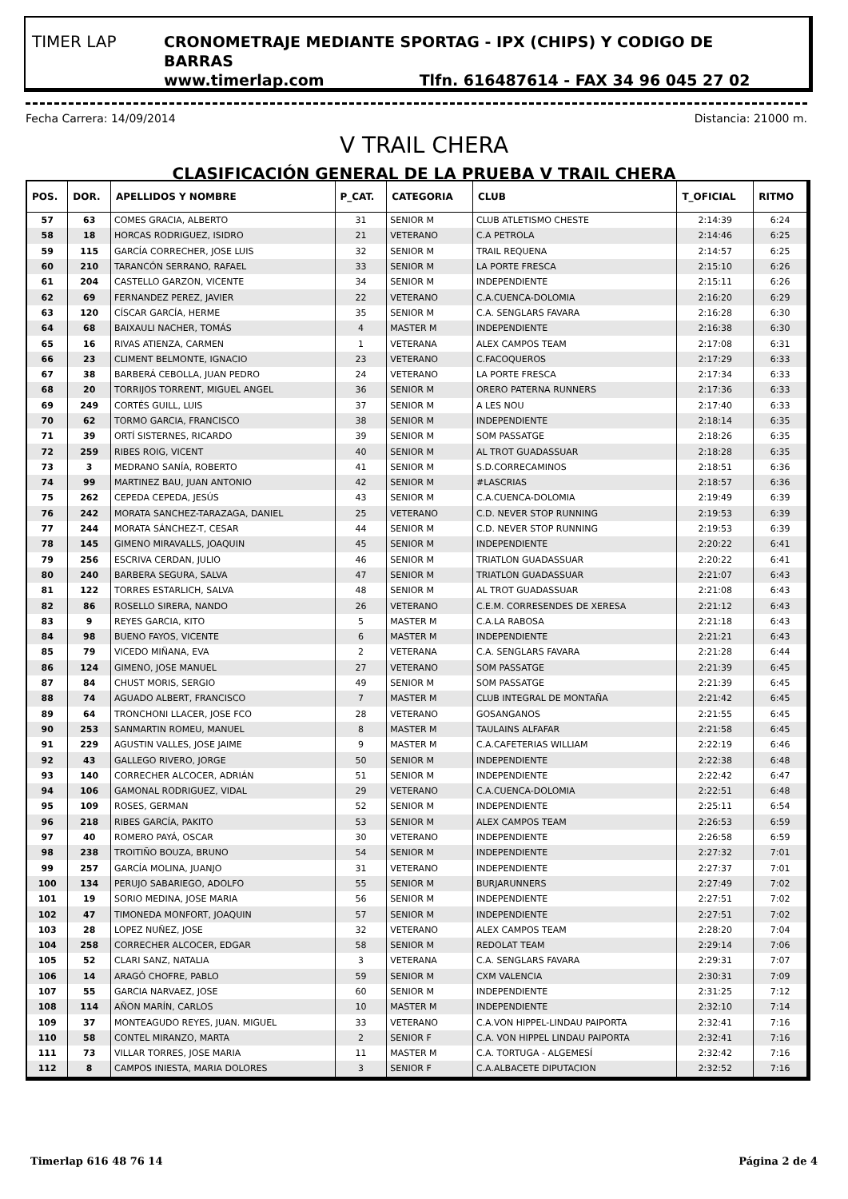TIMER LAP
CRONOMETRAJE MEDIANTE SPORTAG - IPX (CHIPS) Y CODIGO DE BARRAS
www.timerlap.com Tlfn. 616487614 - FAX 34 96 045 27 02
Fecha Carrera: 14/09/2014 Distancia: 21000 m.
V TRAIL CHERA
CLASIFICACIÓN GENERAL DE LA PRUEBA V TRAIL CHERA
| POS. | DOR. | APELLIDOS Y NOMBRE | P_CAT. | CATEGORIA | CLUB | T_OFICIAL | RITMO |
| --- | --- | --- | --- | --- | --- | --- | --- |
| 57 | 63 | COMES GRACIA, ALBERTO | 31 | SENIOR M | CLUB ATLETISMO CHESTE | 2:14:39 | 6:24 |
| 58 | 18 | HORCAS RODRIGUEZ, ISIDRO | 21 | VETERANO | C.A PETROLA | 2:14:46 | 6:25 |
| 59 | 115 | GARCÍA CORRECHER, JOSE LUIS | 32 | SENIOR M | TRAIL REQUENA | 2:14:57 | 6:25 |
| 60 | 210 | TARANCÓN SERRANO, RAFAEL | 33 | SENIOR M | LA PORTE FRESCA | 2:15:10 | 6:26 |
| 61 | 204 | CASTELLO GARZON, VICENTE | 34 | SENIOR M | INDEPENDIENTE | 2:15:11 | 6:26 |
| 62 | 69 | FERNANDEZ PEREZ, JAVIER | 22 | VETERANO | C.A.CUENCA-DOLOMIA | 2:16:20 | 6:29 |
| 63 | 120 | CÍSCAR GARCÍA, HERME | 35 | SENIOR M | C.A. SENGLARS FAVARA | 2:16:28 | 6:30 |
| 64 | 68 | BAIXAULI NACHER, TOMÁS | 4 | MASTER M | INDEPENDIENTE | 2:16:38 | 6:30 |
| 65 | 16 | RIVAS ATIENZA, CARMEN | 1 | VETERANA | ALEX CAMPOS TEAM | 2:17:08 | 6:31 |
| 66 | 23 | CLIMENT BELMONTE, IGNACIO | 23 | VETERANO | C.FACOQUEROS | 2:17:29 | 6:33 |
| 67 | 38 | BARBERÁ CEBOLLA, JUAN PEDRO | 24 | VETERANO | LA PORTE FRESCA | 2:17:34 | 6:33 |
| 68 | 20 | TORRIJOS TORRENT, MIGUEL ANGEL | 36 | SENIOR M | ORERO PATERNA RUNNERS | 2:17:36 | 6:33 |
| 69 | 249 | CORTÉS GUILL, LUIS | 37 | SENIOR M | A LES NOU | 2:17:40 | 6:33 |
| 70 | 62 | TORMO GARCIA, FRANCISCO | 38 | SENIOR M | INDEPENDIENTE | 2:18:14 | 6:35 |
| 71 | 39 | ORTÍ SISTERNES, RICARDO | 39 | SENIOR M | SOM PASSATGE | 2:18:26 | 6:35 |
| 72 | 259 | RIBES ROIG, VICENT | 40 | SENIOR M | AL TROT GUADASSUAR | 2:18:28 | 6:35 |
| 73 | 3 | MEDRANO SANÍA, ROBERTO | 41 | SENIOR M | S.D.CORRECAMINOS | 2:18:51 | 6:36 |
| 74 | 99 | MARTINEZ BAU, JUAN ANTONIO | 42 | SENIOR M | #LASCRIAS | 2:18:57 | 6:36 |
| 75 | 262 | CEPEDA CEPEDA, JESÚS | 43 | SENIOR M | C.A.CUENCA-DOLOMIA | 2:19:49 | 6:39 |
| 76 | 242 | MORATA SANCHEZ-TARAZAGA, DANIEL | 25 | VETERANO | C.D. NEVER STOP RUNNING | 2:19:53 | 6:39 |
| 77 | 244 | MORATA SÁNCHEZ-T, CESAR | 44 | SENIOR M | C.D. NEVER STOP RUNNING | 2:19:53 | 6:39 |
| 78 | 145 | GIMENO MIRAVALLS, JOAQUIN | 45 | SENIOR M | INDEPENDIENTE | 2:20:22 | 6:41 |
| 79 | 256 | ESCRIVA CERDAN, JULIO | 46 | SENIOR M | TRIATLON GUADASSUAR | 2:20:22 | 6:41 |
| 80 | 240 | BARBERA SEGURA, SALVA | 47 | SENIOR M | TRIATLON GUADASSUAR | 2:21:07 | 6:43 |
| 81 | 122 | TORRES ESTARLICH, SALVA | 48 | SENIOR M | AL TROT GUADASSUAR | 2:21:08 | 6:43 |
| 82 | 86 | ROSELLO SIRERA, NANDO | 26 | VETERANO | C.E.M. CORRESENDES DE XERESA | 2:21:12 | 6:43 |
| 83 | 9 | REYES GARCIA, KITO | 5 | MASTER M | C.A.LA RABOSA | 2:21:18 | 6:43 |
| 84 | 98 | BUENO FAYOS, VICENTE | 6 | MASTER M | INDEPENDIENTE | 2:21:21 | 6:43 |
| 85 | 79 | VICEDO MIÑANA, EVA | 2 | VETERANA | C.A. SENGLARS FAVARA | 2:21:28 | 6:44 |
| 86 | 124 | GIMENO, JOSE MANUEL | 27 | VETERANO | SOM PASSATGE | 2:21:39 | 6:45 |
| 87 | 84 | CHUST MORIS, SERGIO | 49 | SENIOR M | SOM PASSATGE | 2:21:39 | 6:45 |
| 88 | 74 | AGUADO ALBERT, FRANCISCO | 7 | MASTER M | CLUB INTEGRAL DE MONTAÑA | 2:21:42 | 6:45 |
| 89 | 64 | TRONCHONI LLACER, JOSE FCO | 28 | VETERANO | GOSANGANOS | 2:21:55 | 6:45 |
| 90 | 253 | SANMARTIN ROMEU, MANUEL | 8 | MASTER M | TAULAINS ALFAFAR | 2:21:58 | 6:45 |
| 91 | 229 | AGUSTIN VALLES, JOSE JAIME | 9 | MASTER M | C.A.CAFETERIAS WILLIAM | 2:22:19 | 6:46 |
| 92 | 43 | GALLEGO RIVERO, JORGE | 50 | SENIOR M | INDEPENDIENTE | 2:22:38 | 6:48 |
| 93 | 140 | CORRECHER ALCOCER, ADRIÁN | 51 | SENIOR M | INDEPENDIENTE | 2:22:42 | 6:47 |
| 94 | 106 | GAMONAL RODRIGUEZ, VIDAL | 29 | VETERANO | C.A.CUENCA-DOLOMIA | 2:22:51 | 6:48 |
| 95 | 109 | ROSES, GERMAN | 52 | SENIOR M | INDEPENDIENTE | 2:25:11 | 6:54 |
| 96 | 218 | RIBES GARCÍA, PAKITO | 53 | SENIOR M | ALEX CAMPOS TEAM | 2:26:53 | 6:59 |
| 97 | 40 | ROMERO PAYÁ, OSCAR | 30 | VETERANO | INDEPENDIENTE | 2:26:58 | 6:59 |
| 98 | 238 | TROITIÑO BOUZA, BRUNO | 54 | SENIOR M | INDEPENDIENTE | 2:27:32 | 7:01 |
| 99 | 257 | GARCÍA MOLINA, JUANJO | 31 | VETERANO | INDEPENDIENTE | 2:27:37 | 7:01 |
| 100 | 134 | PERUJO SABARIEGO, ADOLFO | 55 | SENIOR M | BURJARUNNERS | 2:27:49 | 7:02 |
| 101 | 19 | SORIO MEDINA, JOSE MARIA | 56 | SENIOR M | INDEPENDIENTE | 2:27:51 | 7:02 |
| 102 | 47 | TIMONEDA MONFORT, JOAQUIN | 57 | SENIOR M | INDEPENDIENTE | 2:27:51 | 7:02 |
| 103 | 28 | LOPEZ NUÑEZ, JOSE | 32 | VETERANO | ALEX CAMPOS TEAM | 2:28:20 | 7:04 |
| 104 | 258 | CORRECHER ALCOCER, EDGAR | 58 | SENIOR M | REDOLAT TEAM | 2:29:14 | 7:06 |
| 105 | 52 | CLARI SANZ, NATALIA | 3 | VETERANA | C.A. SENGLARS FAVARA | 2:29:31 | 7:07 |
| 106 | 14 | ARAGÓ CHOFRE, PABLO | 59 | SENIOR M | CXM VALENCIA | 2:30:31 | 7:09 |
| 107 | 55 | GARCIA NARVAEZ, JOSE | 60 | SENIOR M | INDEPENDIENTE | 2:31:25 | 7:12 |
| 108 | 114 | AÑON MARÍN, CARLOS | 10 | MASTER M | INDEPENDIENTE | 2:32:10 | 7:14 |
| 109 | 37 | MONTEAGUDO REYES, JUAN. MIGUEL | 33 | VETERANO | C.A.VON HIPPEL-LINDAU PAIPORTA | 2:32:41 | 7:16 |
| 110 | 58 | CONTEL MIRANZO, MARTA | 2 | SENIOR F | C.A. VON HIPPEL LINDAU PAIPORTA | 2:32:41 | 7:16 |
| 111 | 73 | VILLAR TORRES, JOSE MARIA | 11 | MASTER M | C.A. TORTUGA - ALGEMESÍ | 2:32:42 | 7:16 |
| 112 | 8 | CAMPOS INIESTA, MARIA DOLORES | 3 | SENIOR F | C.A.ALBACETE DIPUTACION | 2:32:52 | 7:16 |
Timerlap 616 48 76 14 Página 2 de 4